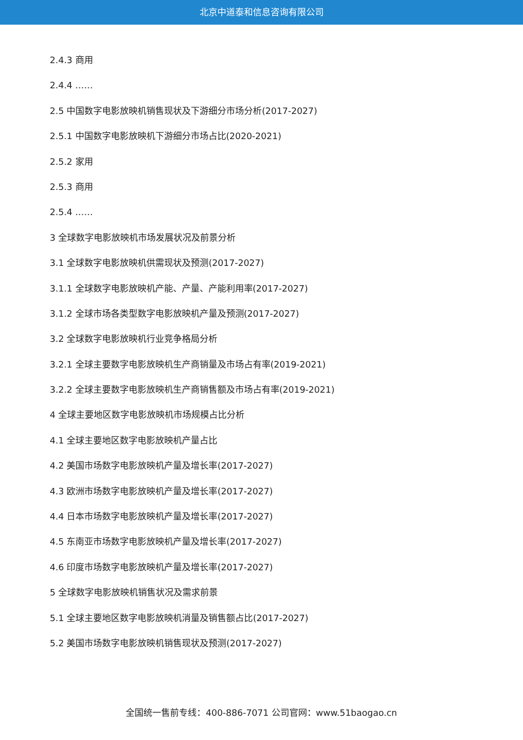北京中道泰和信息咨询有限公司
2.4.3 商用
2.4.4 ……
2.5 中国数字电影放映机销售现状及下游细分市场分析(2017-2027)
2.5.1 中国数字电影放映机下游细分市场占比(2020-2021)
2.5.2 家用
2.5.3 商用
2.5.4 ……
3 全球数字电影放映机市场发展状况及前景分析
3.1 全球数字电影放映机供需现状及预测(2017-2027)
3.1.1 全球数字电影放映机产能、产量、产能利用率(2017-2027)
3.1.2 全球市场各类型数字电影放映机产量及预测(2017-2027)
3.2 全球数字电影放映机行业竞争格局分析
3.2.1 全球主要数字电影放映机生产商销量及市场占有率(2019-2021)
3.2.2 全球主要数字电影放映机生产商销售额及市场占有率(2019-2021)
4 全球主要地区数字电影放映机市场规模占比分析
4.1 全球主要地区数字电影放映机产量占比
4.2 美国市场数字电影放映机产量及增长率(2017-2027)
4.3 欧洲市场数字电影放映机产量及增长率(2017-2027)
4.4 日本市场数字电影放映机产量及增长率(2017-2027)
4.5 东南亚市场数字电影放映机产量及增长率(2017-2027)
4.6 印度市场数字电影放映机产量及增长率(2017-2027)
5 全球数字电影放映机销售状况及需求前景
5.1 全球主要地区数字电影放映机消量及销售额占比(2017-2027)
5.2 美国市场数字电影放映机销售现状及预测(2017-2027)
全国统一售前专线：400-886-7071 公司官网：www.51baogao.cn